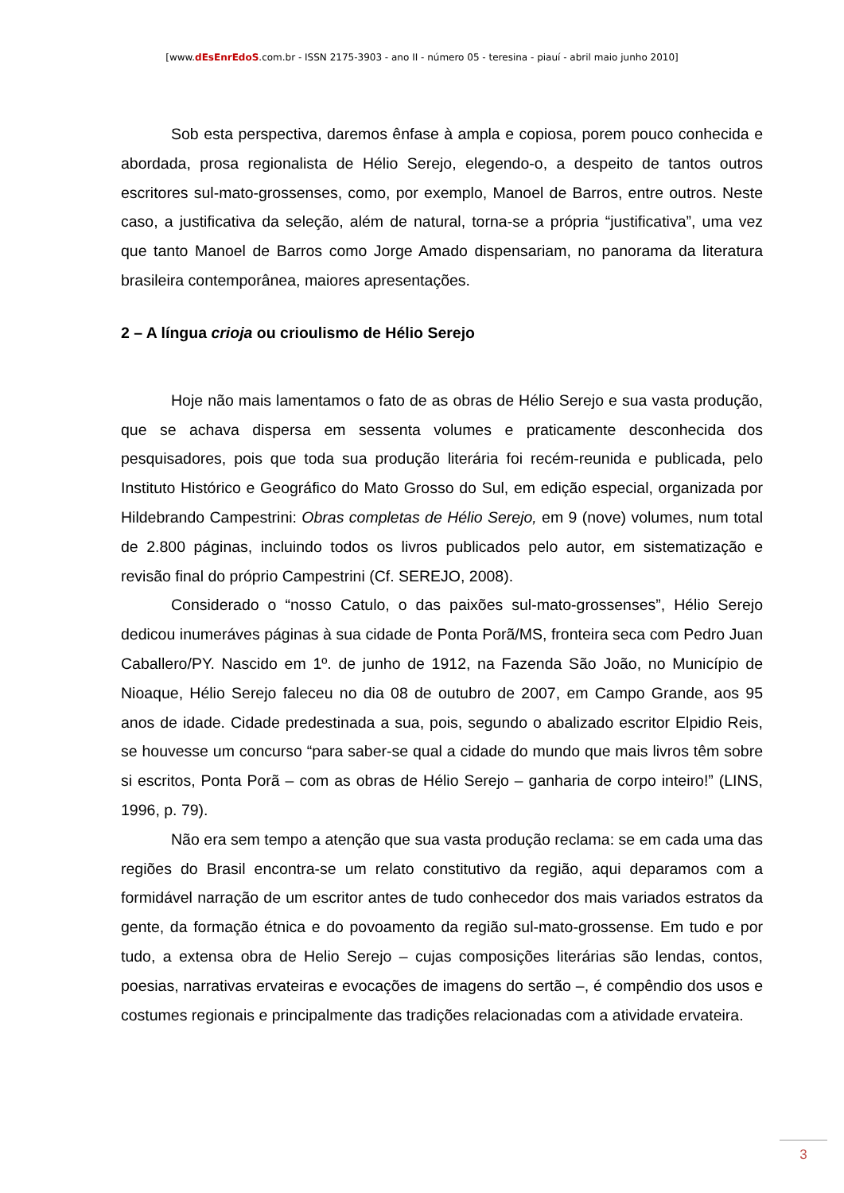[www.dEsEnrEdoS.com.br - ISSN 2175-3903 - ano II - número 05 - teresina - piauí - abril maio junho 2010]
Sob esta perspectiva, daremos ênfase à ampla e copiosa, porem pouco conhecida e abordada, prosa regionalista de Hélio Serejo, elegendo-o, a despeito de tantos outros escritores sul-mato-grossenses, como, por exemplo, Manoel de Barros, entre outros. Neste caso, a justificativa da seleção, além de natural, torna-se a própria “justificativa”, uma vez que tanto Manoel de Barros como Jorge Amado dispensariam, no panorama da literatura brasileira contemporânea, maiores apresentações.
2 – A língua crioja ou crioulismo de Hélio Serejo
Hoje não mais lamentamos o fato de as obras de Hélio Serejo e sua vasta produção, que se achava dispersa em sessenta volumes e praticamente desconhecida dos pesquisadores, pois que toda sua produção literária foi recém-reunida e publicada, pelo Instituto Histórico e Geográfico do Mato Grosso do Sul, em edição especial, organizada por Hildebrando Campestrini: Obras completas de Hélio Serejo, em 9 (nove) volumes, num total de 2.800 páginas, incluindo todos os livros publicados pelo autor, em sistematização e revisão final do próprio Campestrini (Cf. SEREJO, 2008).
Considerado o “nosso Catulo, o das paixões sul-mato-grossenses”, Hélio Serejo dedicou inumeráves páginas à sua cidade de Ponta Porã/MS, fronteira seca com Pedro Juan Caballero/PY. Nascido em 1º. de junho de 1912, na Fazenda São João, no Município de Nioaque, Hélio Serejo faleceu no dia 08 de outubro de 2007, em Campo Grande, aos 95 anos de idade. Cidade predestinada a sua, pois, segundo o abalizado escritor Elpidio Reis, se houvesse um concurso “para saber-se qual a cidade do mundo que mais livros têm sobre si escritos, Ponta Porã – com as obras de Hélio Serejo – ganharia de corpo inteiro!” (LINS, 1996, p. 79).
Não era sem tempo a atenção que sua vasta produção reclama: se em cada uma das regiões do Brasil encontra-se um relato constitutivo da região, aqui deparamos com a formidável narração de um escritor antes de tudo conhecedor dos mais variados estratos da gente, da formação étnica e do povoamento da região sul-mato-grossense. Em tudo e por tudo, a extensa obra de Helio Serejo – cujas composições literárias são lendas, contos, poesias, narrativas ervateiras e evocações de imagens do sertão –, é compêndio dos usos e costumes regionais e principalmente das tradições relacionadas com a atividade ervateira.
3